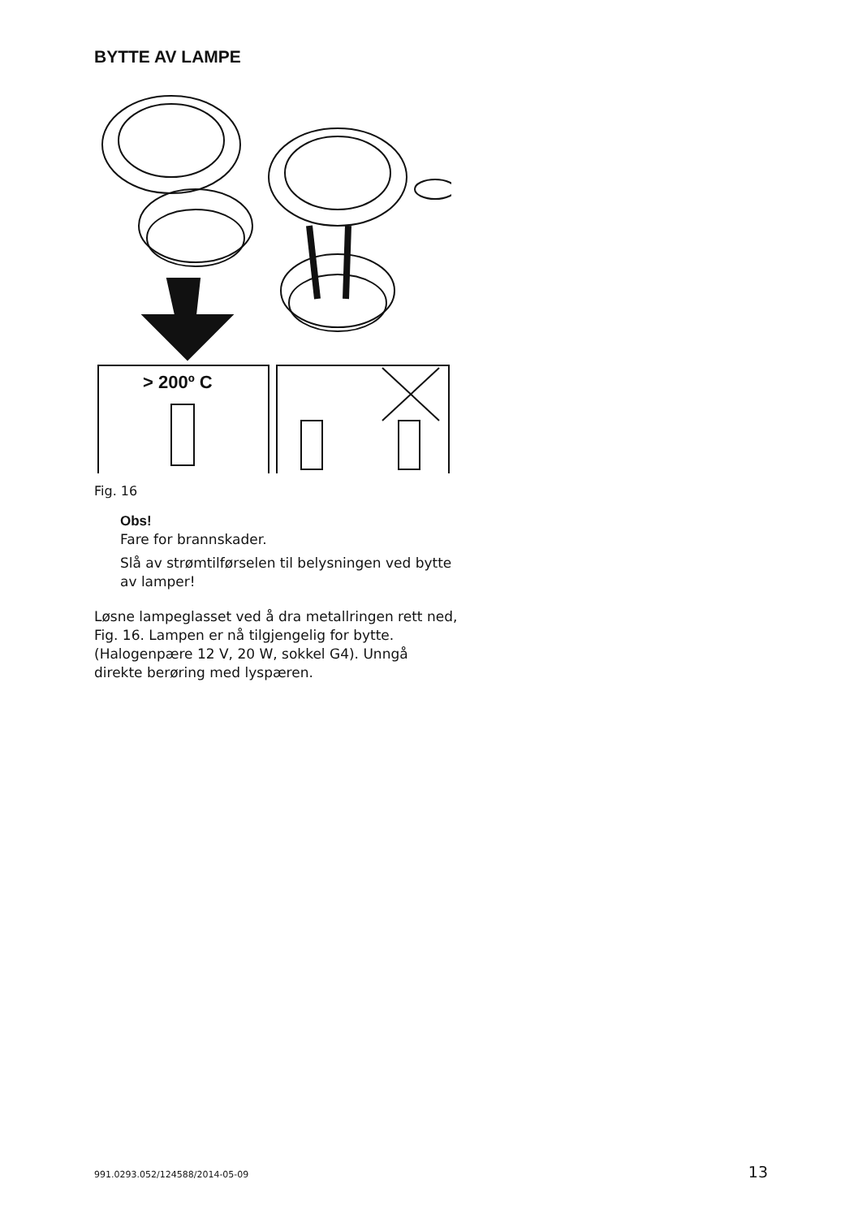BYTTE AV LAMPE
> 200º C
Fig. 16
Obs!
Fare for brannskader.
Slå av strømtilførselen til belysningen ved bytte av lamper!
Løsne lampeglasset ved å dra metallringen rett ned, Fig. 16. Lampen er nå tilgjengelig for bytte. (Halogenpære 12 V, 20 W, sokkel G4). Unngå direkte berøring med lyspæren.
991.0293.052/124588/2014-05-09 13